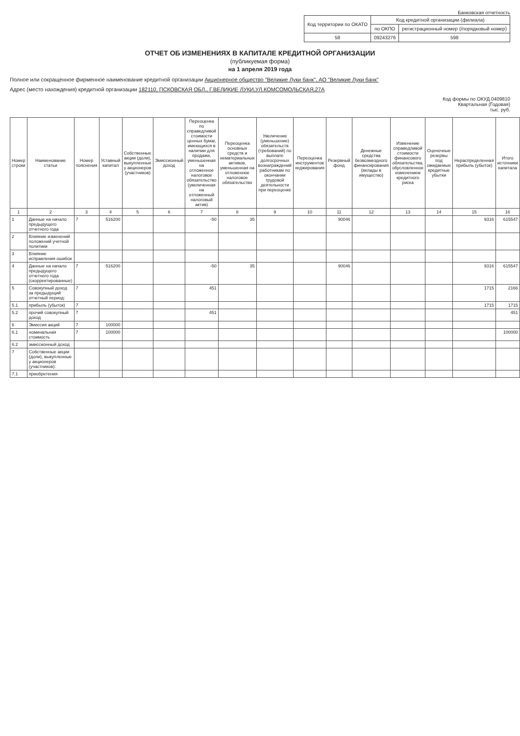Банковская отчетность
| Код территории по ОКАТО | Код кредитной организации (филиала) | |
| --- | --- | --- |
| | по ОКПО | регистрационный номер (/порядковый номер) |
| 58 | 09243276 | 598 |
ОТЧЕТ ОБ ИЗМЕНЕНИЯХ В КАПИТАЛЕ КРЕДИТНОЙ ОРГАНИЗАЦИИ
(публикуемая форма)
на 1 апреля 2019 года
Полное или сокращенное фирменное наименование кредитной организации Акционерное общество "Великие Луки банк", АО "Великие Луки банк"
Адрес (место нахождения) кредитной организации 182110, ПСКОВСКАЯ ОБЛ., Г.ВЕЛИКИЕ ЛУКИ,УЛ.КОМСОМОЛЬСКАЯ,27А
Код формы по ОКУД 0409810
Квартальная (Годовая)
тыс. руб.
| Номер строки | Наименование статьи | Номер пояснения | Уставный капитал | Собственные акции (доли), выкупленные у акционеров (участников) | Эмиссионный доход | Переоценка по справедливой стоимости ценных бумаг, имеющихся в наличии для продажи, уменьшенная на отложенное налоговое обязательство (увеличенная на отложенный налоговый актив) | Переоценка основных средств и нематериальных активов, уменьшенная на отложенное налоговое обязательство | Увеличение (уменьшение) обязательств (требований) по выплате долгосрочных вознаграждений работникам по окончании трудовой деятельности при переоценке | Переоценка инструментов хеджирования | Резервный фонд | Денежные средства безвозмездного финансирования (вклады в имущество) | Изменение справедливой стоимости финансового обязательства, обусловленное изменением кредитного риска | Оценочные резервы под ожидаемые кредитные убытки | Нераспределенная прибыль (убыток) | Итого источники капитала |
| --- | --- | --- | --- | --- | --- | --- | --- | --- | --- | --- | --- | --- | --- | --- | --- |
| 1 | 2 | 3 | 4 | 5 | 6 | 7 | 8 | 9 | 10 | 11 | 12 | 13 | 14 | 15 | 16 |
| 1 | Данные на начало предыдущего отчетного года | 7 | 516200 | | | -50 | 35 | | | 90046 | | | | 9316 | 615547 |
| 2 | Влияние изменений положений учетной политики | | | | | | | | | | | | | | |
| 3 | Влияние исправления ошибок | | | | | | | | | | | | | | |
| 4 | Данные на начало предыдущего отчетного года (скорректированные) | 7 | 516200 | | | -50 | 35 | | | 90046 | | | | 9316 | 615547 |
| 5 | Совокупный доход за предыдущий отчетный период: | 7 | | | | 451 | | | | | | | | 1715 | 2166 |
| 5.1 | прибыль (убыток) | 7 | | | | | | | | | | | | 1715 | 1715 |
| 5.2 | прочий совокупный доход | 7 | | | | 451 | | | | | | | | | 451 |
| 6 | Эмиссия акций | 7 | 100000 | | | | | | | | | | | | |
| 6.1 | номинальная стоимость | 7 | 100000 | | | | | | | | | | | | 100000 |
| 6.2 | эмиссионный доход | | | | | | | | | | | | | | |
| 7 | Собственные акции (доли), выкупленные у акционеров (участников): | | | | | | | | | | | | | | |
| 7.1 | приобретения | | | | | | | | | | | | | | |